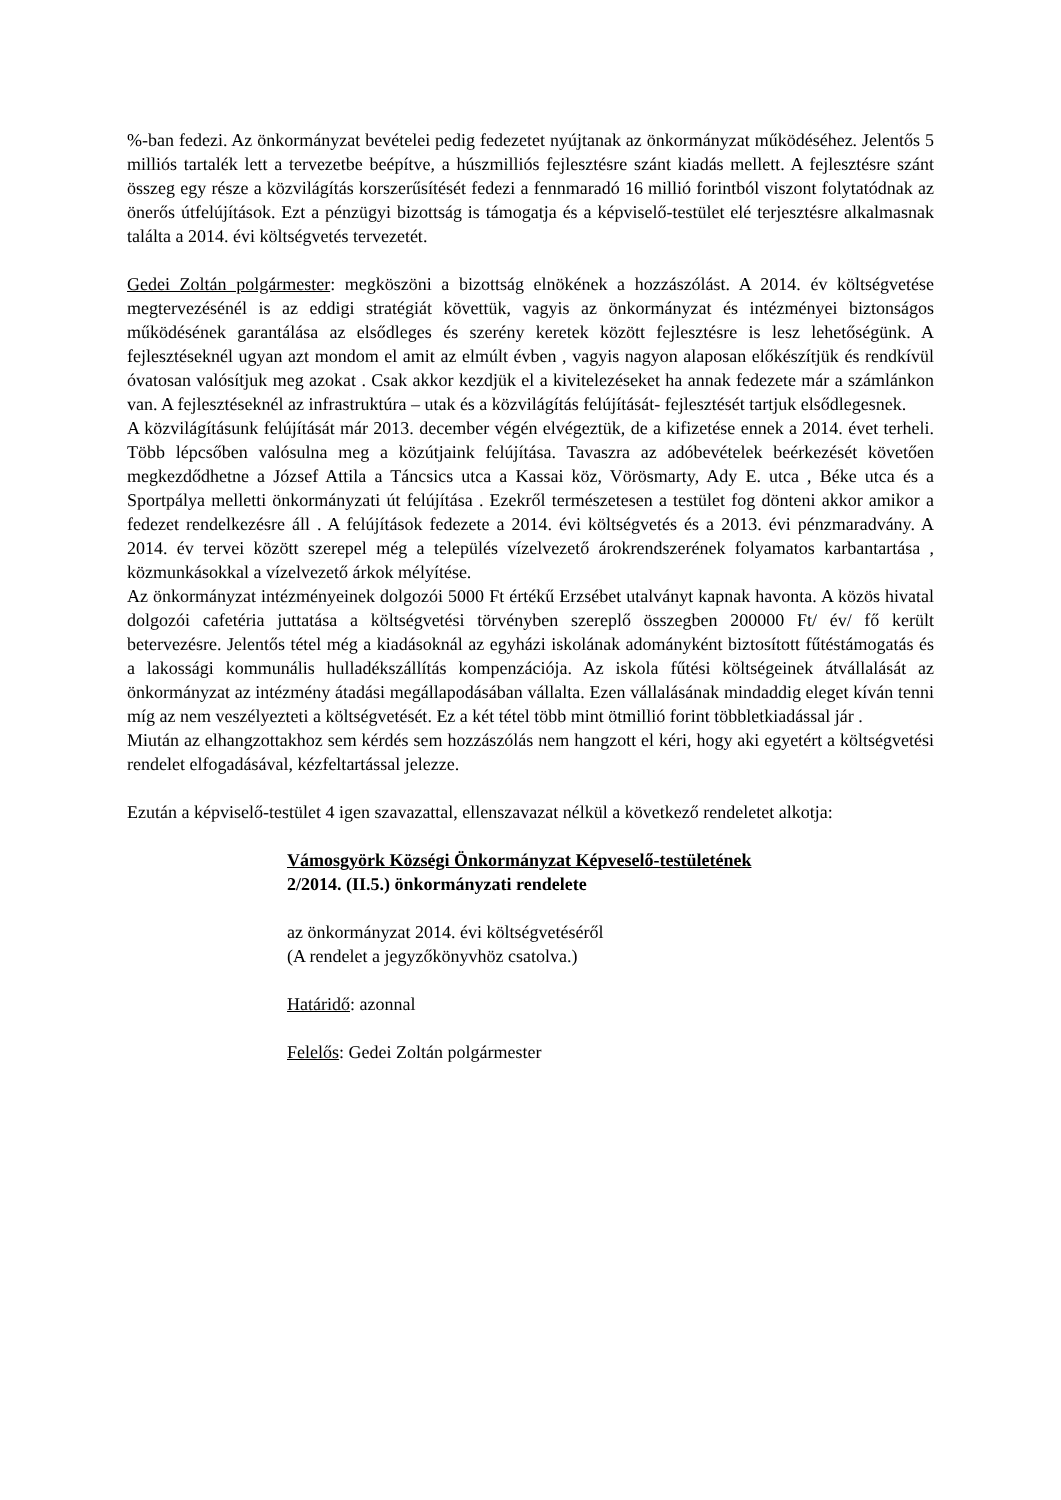%-ban fedezi. Az önkormányzat bevételei pedig fedezetet nyújtanak az önkormányzat működéséhez. Jelentős 5 milliós tartalék lett a tervezetbe beépítve, a húszmilliós fejlesztésre szánt kiadás mellett. A fejlesztésre szánt összeg egy része a közvilágítás korszerűsítését fedezi a fennmaradó 16 millió forintból viszont folytatódnak az önerős útfelújítások. Ezt a pénzügyi bizottság is támogatja és a képviselő-testület elé terjesztésre alkalmasnak találta a 2014. évi költségvetés tervezetét.
Gedei Zoltán polgármester: megköszöni a bizottság elnökének a hozzászólást. A 2014. év költségvetése megtervezésénél is az eddigi stratégiát követtük, vagyis az önkormányzat és intézményei biztonságos működésének garantálása az elsődleges és szerény keretek között fejlesztésre is lesz lehetőségünk. A fejlesztéseknél ugyan azt mondom el amit az elmúlt évben , vagyis nagyon alaposan előkészítjük és rendkívül óvatosan valósítjuk meg azokat . Csak akkor kezdjük el a kivitelezéseket ha annak fedezete már a számlánkon van. A fejlesztéseknél az infrastruktúra – utak és a közvilágítás felújítását- fejlesztését tartjuk elsődlegesnek.
A közvilágításunk felújítását már 2013. december végén elvégeztük, de a kifizetése ennek a 2014. évet terheli. Több lépcsőben valósulna meg a közútjaink felújítása. Tavaszra az adóbevételek beérkezését követően megkezdődhetne a József Attila a Táncsics utca a Kassai köz, Vörösmarty, Ady E. utca , Béke utca és a Sportpálya melletti önkormányzati út felújítása . Ezekről természetesen a testület fog dönteni akkor amikor a fedezet rendelkezésre áll . A felújítások fedezete a 2014. évi költségvetés és a 2013. évi pénzmaradvány. A 2014. év tervei között szerepel még a település vízelvezető árokrendszerének folyamatos karbantartása , közmunkásokkal a vízelvezető árkok mélyítése.
Az önkormányzat intézményeinek dolgozói 5000 Ft értékű Erzsébet utalványt kapnak havonta. A közös hivatal dolgozói cafetéria juttatása a költségvetési törvényben szereplő összegben 200000 Ft/ év/ fő került betervezésre. Jelentős tétel még a kiadásoknál az egyházi iskolának adományként biztosított fűtéstámogatás és a lakossági kommunális hulladékszállítás kompenzációja. Az iskola fűtési költségeinek átvállalását az önkormányzat az intézmény átadási megállapodásában vállalta. Ezen vállalásának mindaddig eleget kíván tenni míg az nem veszélyezteti a költségvetését. Ez a két tétel több mint ötmillió forint többletkiadással jár .
Miután az elhangzottakhoz sem kérdés sem hozzászólás nem hangzott el kéri, hogy aki egyetért a költségvetési rendelet elfogadásával, kézfeltartással jelezze.
Ezután a képviselő-testület 4 igen szavazattal, ellenszavazat nélkül a következő rendeletet alkotja:
Vámosgyörk Községi Önkormányzat Képveselő-testületének
2/2014. (II.5.) önkormányzati rendelete
az önkormányzat 2014. évi költségvetéséről
(A rendelet a jegyzőkönyvhöz csatolva.)
Határidő: azonnal
Felelős: Gedei Zoltán polgármester